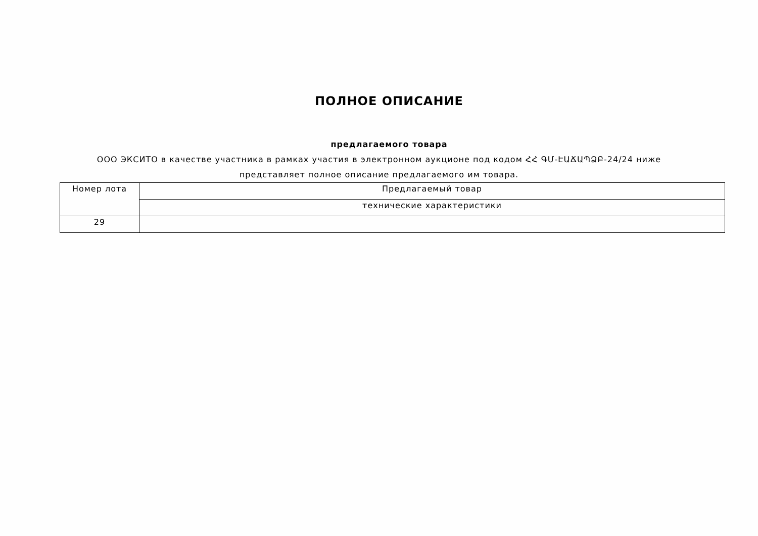ПОЛНОЕ ОПИСАНИЕ
предлагаемого товара
ООО ЭКСИТО в качестве участника в рамках участия в электронном аукционе под кодом ՀՀ ԳՄ-ԷԱՃԱՊՁԲ-24/24 ниже представляет полное описание предлагаемого им товара.
| Номер лота | Предлагаемый товар |
| --- | --- |
| | технические характеристики |
| 29 | |